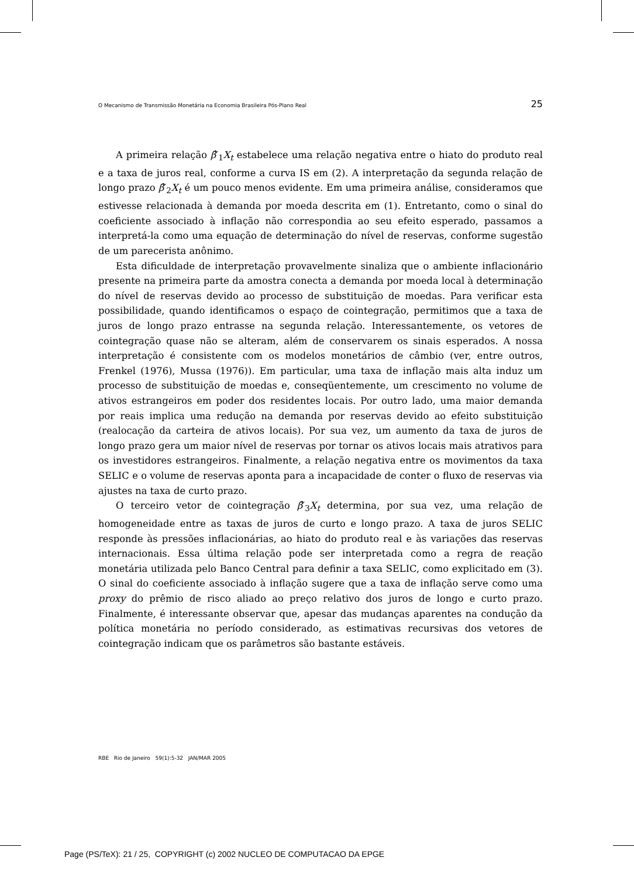O Mecanismo de Transmissão Monetária na Economia Brasileira Pós-Plano Real 25
A primeira relação β̂′<sub>1</sub>X<sub>t</sub> estabelece uma relação negativa entre o hiato do produto real e a taxa de juros real, conforme a curva IS em (2). A interpretação da segunda relação de longo prazo β̂′<sub>2</sub>X<sub>t</sub> é um pouco menos evidente. Em uma primeira análise, consideramos que estivesse relacionada à demanda por moeda descrita em (1). Entretanto, como o sinal do coeficiente associado à inflação não correspondia ao seu efeito esperado, passamos a interpretá-la como uma equação de determinação do nível de reservas, conforme sugestão de um parecerista anônimo.
Esta dificuldade de interpretação provavelmente sinaliza que o ambiente inflacionário presente na primeira parte da amostra conecta a demanda por moeda local à determinação do nível de reservas devido ao processo de substituição de moedas. Para verificar esta possibilidade, quando identificamos o espaço de cointegração, permitimos que a taxa de juros de longo prazo entrasse na segunda relação. Interessantemente, os vetores de cointegração quase não se alteram, além de conservarem os sinais esperados. A nossa interpretação é consistente com os modelos monetários de câmbio (ver, entre outros, Frenkel (1976), Mussa (1976)). Em particular, uma taxa de inflação mais alta induz um processo de substituição de moedas e, conseqüentemente, um crescimento no volume de ativos estrangeiros em poder dos residentes locais. Por outro lado, uma maior demanda por reais implica uma redução na demanda por reservas devido ao efeito substituição (realocação da carteira de ativos locais). Por sua vez, um aumento da taxa de juros de longo prazo gera um maior nível de reservas por tornar os ativos locais mais atrativos para os investidores estrangeiros. Finalmente, a relação negativa entre os movimentos da taxa SELIC e o volume de reservas aponta para a incapacidade de conter o fluxo de reservas via ajustes na taxa de curto prazo.
O terceiro vetor de cointegração β̂′<sub>3</sub>X<sub>t</sub> determina, por sua vez, uma relação de homogeneidade entre as taxas de juros de curto e longo prazo. A taxa de juros SELIC responde às pressões inflacionárias, ao hiato do produto real e às variações das reservas internacionais. Essa última relação pode ser interpretada como a regra de reação monetária utilizada pelo Banco Central para definir a taxa SELIC, como explicitado em (3). O sinal do coeficiente associado à inflação sugere que a taxa de inflação serve como uma proxy do prêmio de risco aliado ao preço relativo dos juros de longo e curto prazo. Finalmente, é interessante observar que, apesar das mudanças aparentes na condução da política monetária no período considerado, as estimativas recursivas dos vetores de cointegração indicam que os parâmetros são bastante estáveis.
RBE Rio de Janeiro 59(1):5-32 JAN/MAR 2005
Page (PS/TeX): 21 / 25, COPYRIGHT (c) 2002 NUCLEO DE COMPUTACAO DA EPGE